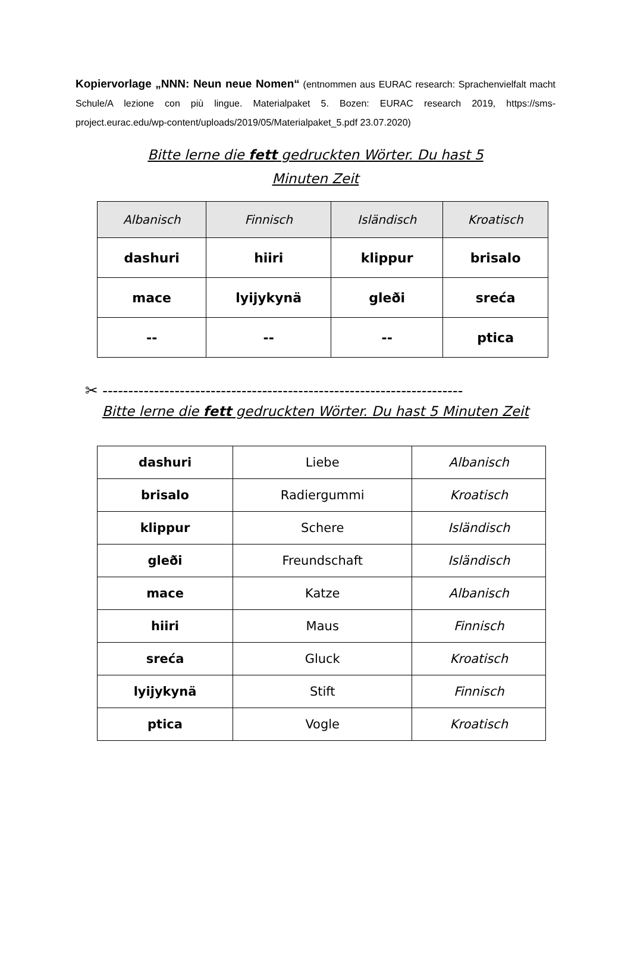Kopiervorlage „NNN: Neun neue Nomen“ (entnommen aus EURAC research: Sprachenvielfalt macht Schule/A lezione con più lingue. Materialpaket 5. Bozen: EURAC research 2019, https://sms-project.eurac.edu/wp-content/uploads/2019/05/Materialpaket_5.pdf 23.07.2020)
Bitte lerne die fett gedruckten Wörter. Du hast 5 Minuten Zeit
| Albanisch | Finnisch | Isländisch | Kroatisch |
| --- | --- | --- | --- |
| dashuri | hiiri | klippur | brisalo |
| mace | lyijykynä | gleði | sreća |
| -- | -- | -- | ptica |
✂ ----------------------------------------------------------------------
Bitte lerne die fett gedruckten Wörter. Du hast 5 Minuten Zeit
| dashuri | Liebe | Albanisch |
| brisalo | Radiergummi | Kroatisch |
| klippur | Schere | Isländisch |
| gleði | Freundschaft | Isländisch |
| mace | Katze | Albanisch |
| hiiri | Maus | Finnisch |
| sreća | Gluck | Kroatisch |
| lyijykynä | Stift | Finnisch |
| ptica | Vogle | Kroatisch |